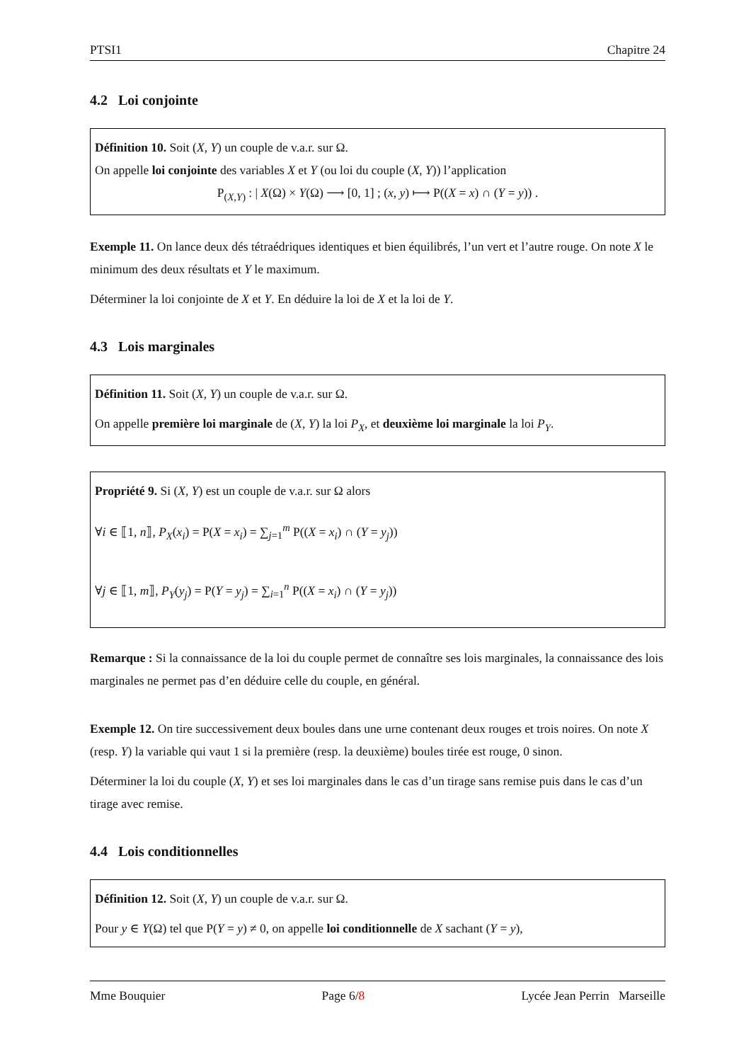PTSI1 Chapitre 24
4.2 Loi conjointe
Définition 10. Soit (X, Y) un couple de v.a.r. sur Ω.
On appelle loi conjointe des variables X et Y (ou loi du couple (X, Y)) l’application
P<sub>(X,Y)</sub> : | X(Ω) × Y(Ω) ⟶ [0, 1] ; (x, y) ⟼ P((X = x) ∩ (Y = y)) .
Exemple 11. On lance deux dés tétraédriques identiques et bien équilibrés, l’un vert et l’autre rouge. On note X le minimum des deux résultats et Y le maximum.
Déterminer la loi conjointe de X et Y. En déduire la loi de X et la loi de Y.
4.3 Lois marginales
Définition 11. Soit (X, Y) un couple de v.a.r. sur Ω.
On appelle première loi marginale de (X, Y) la loi P<sub>X</sub>, et deuxième loi marginale la loi P<sub>Y</sub>.
Propriété 9. Si (X, Y) est un couple de v.a.r. sur Ω alors
∀i ∈ ⟦1, n⟧, P<sub>X</sub>(x<sub>i</sub>) = P(X = x<sub>i</sub>) = ∑<sub>j=1</sub><sup>m</sup> P((X = x<sub>i</sub>) ∩ (Y = y<sub>j</sub>))
∀j ∈ ⟦1, m⟧, P<sub>Y</sub>(y<sub>j</sub>) = P(Y = y<sub>j</sub>) = ∑<sub>i=1</sub><sup>n</sup> P((X = x<sub>i</sub>) ∩ (Y = y<sub>j</sub>))
Remarque : Si la connaissance de la loi du couple permet de connaître ses lois marginales, la connaissance des lois marginales ne permet pas d’en déduire celle du couple, en général.
Exemple 12. On tire successivement deux boules dans une urne contenant deux rouges et trois noires. On note X (resp. Y) la variable qui vaut 1 si la première (resp. la deuxième) boules tirée est rouge, 0 sinon.
Déterminer la loi du couple (X, Y) et ses loi marginales dans le cas d’un tirage sans remise puis dans le cas d’un tirage avec remise.
4.4 Lois conditionnelles
Définition 12. Soit (X, Y) un couple de v.a.r. sur Ω.
Pour y ∈ Y(Ω) tel que P(Y = y) ≠ 0, on appelle loi conditionnelle de X sachant (Y = y),
Mme Bouquier Page 6/8 Lycée Jean Perrin Marseille